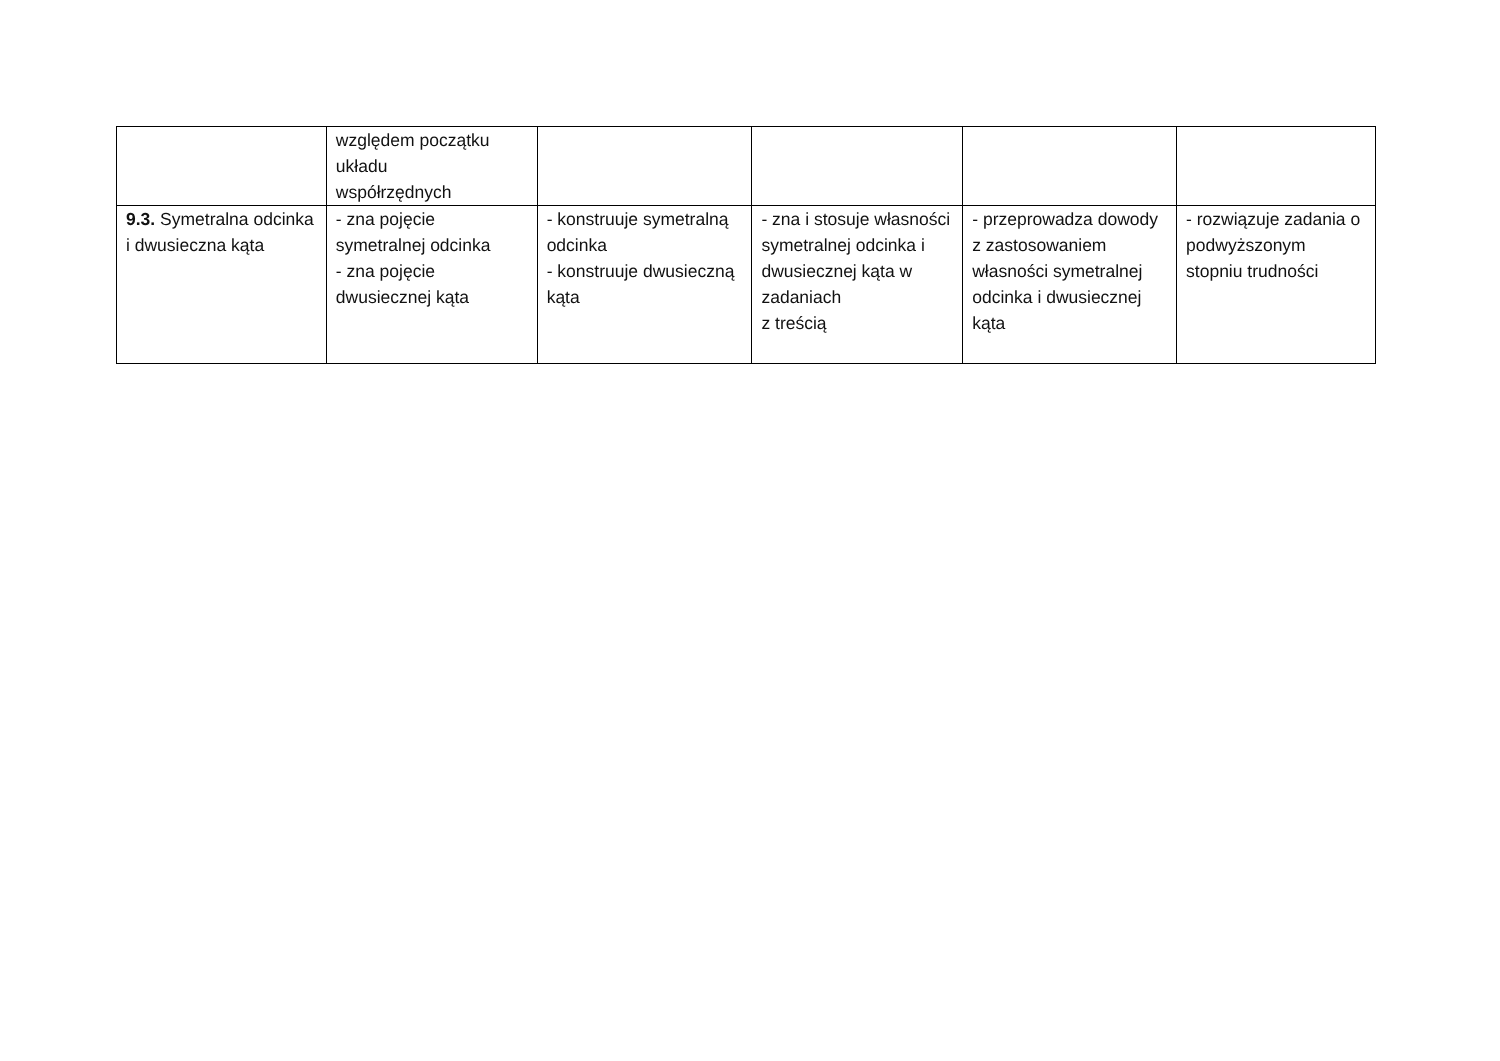| | względem początku układu współrzędnych | | | | |
| 9.3. Symetralna odcinka i dwusieczna kąta | - zna pojęcie symetralnej odcinka - zna pojęcie dwusiecznej kąta | - konstruuje symetralną odcinka - konstruuje dwusieczną kąta | - zna i stosuje własności symetralnej odcinka i dwusiecznej kąta w zadaniach z treścią | - przeprowadza dowody z zastosowaniem własności symetralnej odcinka i dwusiecznej kąta | - rozwiązuje zadania o podwyższonym stopniu trudności |